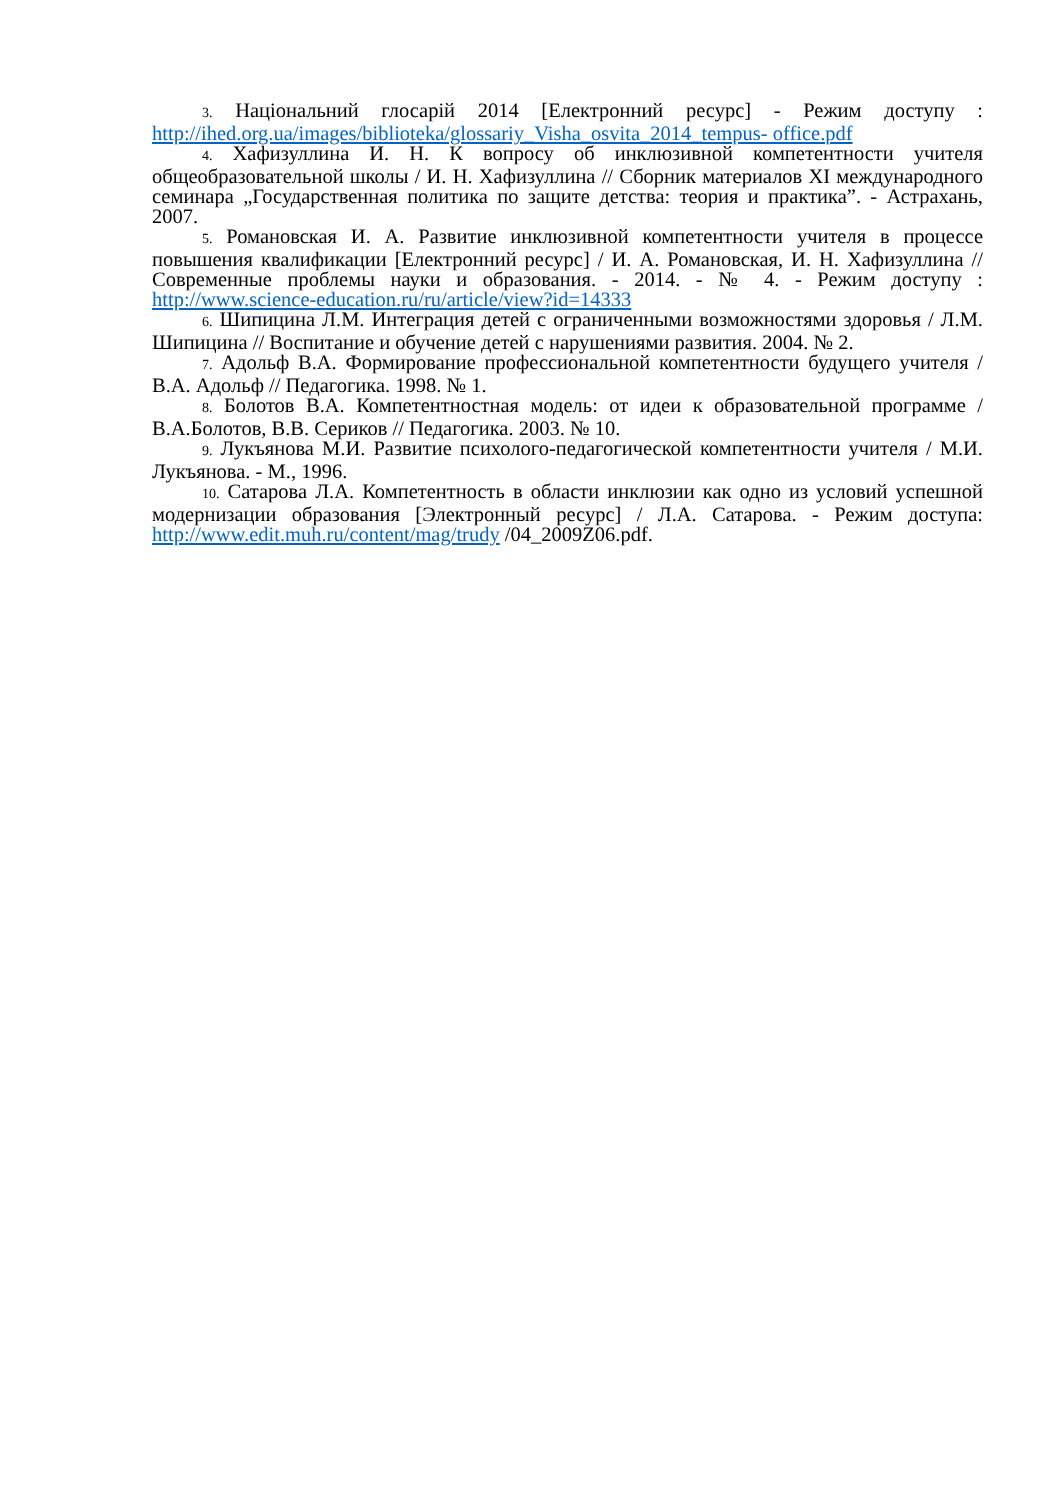3. Національний глосарій 2014 [Електронний ресурс] - Режим доступу : http://ihed.org.ua/images/biblioteka/glossariy_Visha_osvita_2014_tempus- office.pdf
4. Хафизуллина И. Н. К вопросу об инклюзивной компетентности учителя общеобразовательной школы / И. Н. Хафизуллина // Сборник материалов XI международного семинара „Государственная политика по защите детства: теория и практика”. - Астрахань, 2007.
5. Романовская И. А. Развитие инклюзивной компетентности учителя в процессе повышения квалификации [Електронний ресурс] / И. А. Романовская, И. Н. Хафизуллина // Современные проблемы науки и образования. - 2014. - № 4. - Режим доступу : http://www.science-education.ru/ru/article/view?id=14333
6. Шипицина Л.М. Интеграция детей с ограниченными возможностями здоровья / Л.М. Шипицина // Воспитание и обучение детей с нарушениями развития. 2004. № 2.
7. Адольф В.А. Формирование профессиональной компетентности будущего учителя / В.А. Адольф // Педагогика. 1998. № 1.
8. Болотов В.А. Компетентностная модель: от идеи к образовательной программе / В.А.Болотов, В.В. Сериков // Педагогика. 2003. № 10.
9. Лукъянова М.И. Развитие психолого-педагогической компетентности учителя / М.И. Лукъянова. - М., 1996.
10. Сатарова Л.А. Компетентность в области инклюзии как одно из условий успешной модернизации образования [Электронный ресурс] / Л.А. Сатарова. - Режим доступа: http://www.edit.muh.ru/content/mag/trudy /04_2009Z06.pdf.